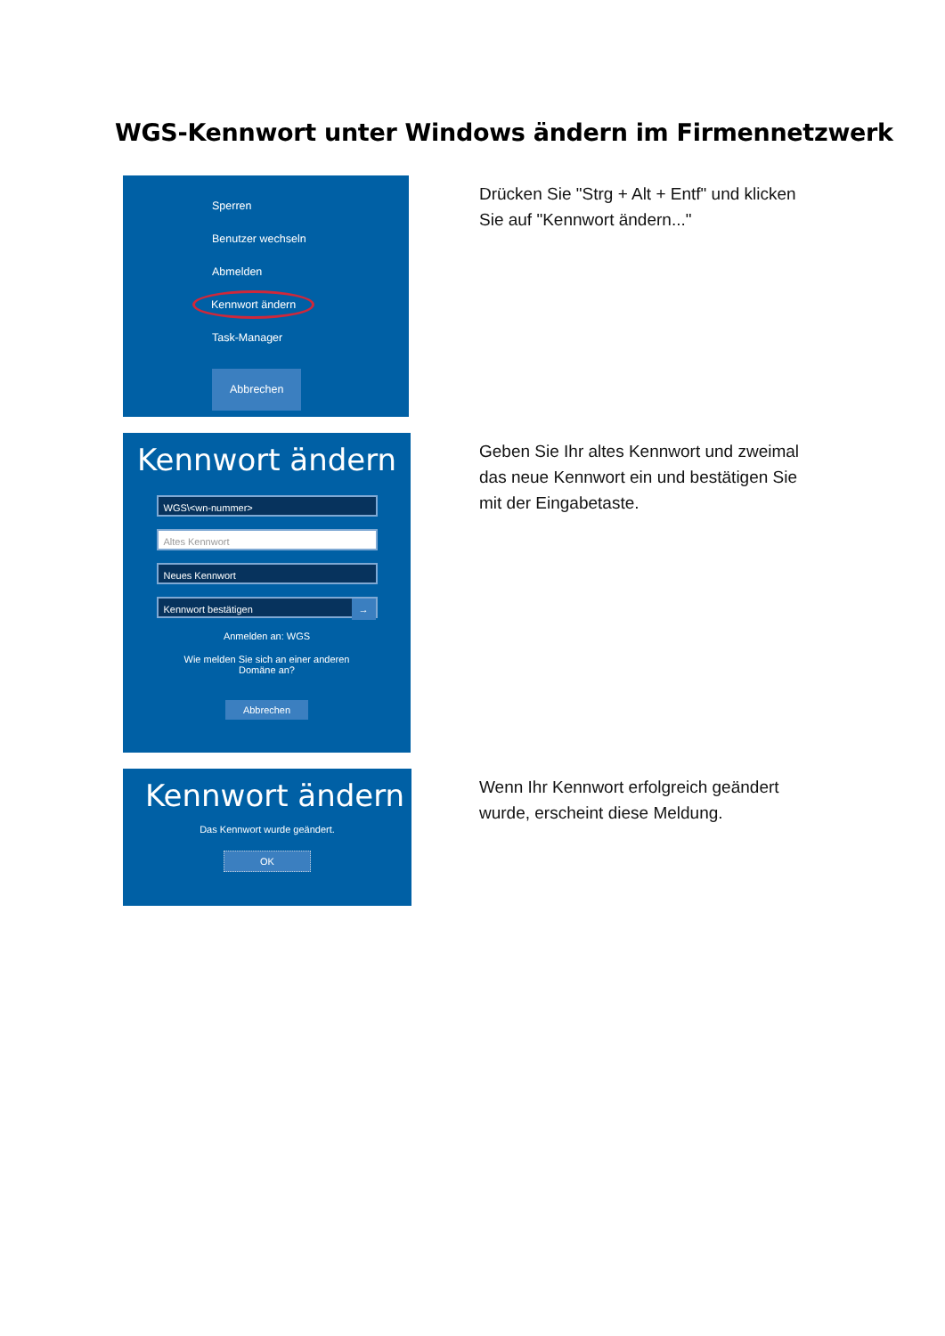WGS-Kennwort unter Windows ändern im Firmennetzwerk
Sperren
Benutzer wechseln
Abmelden
Kennwort ändern
Task-Manager
Abbrechen
Drücken Sie "Strg + Alt + Entf" und klicken Sie auf "Kennwort ändern..."
Kennwort ändern
WGS\<wn-nummer>
Altes Kennwort
Neues Kennwort
Kennwort bestätigen →
Anmelden an: WGS
Wie melden Sie sich an einer anderen
Domäne an?
Abbrechen
Geben Sie Ihr altes Kennwort und zweimal das neue Kennwort ein und bestätigen Sie mit der Eingabetaste.
Kennwort ändern
Das Kennwort wurde geändert.
OK
Wenn Ihr Kennwort erfolgreich geändert wurde, erscheint diese Meldung.